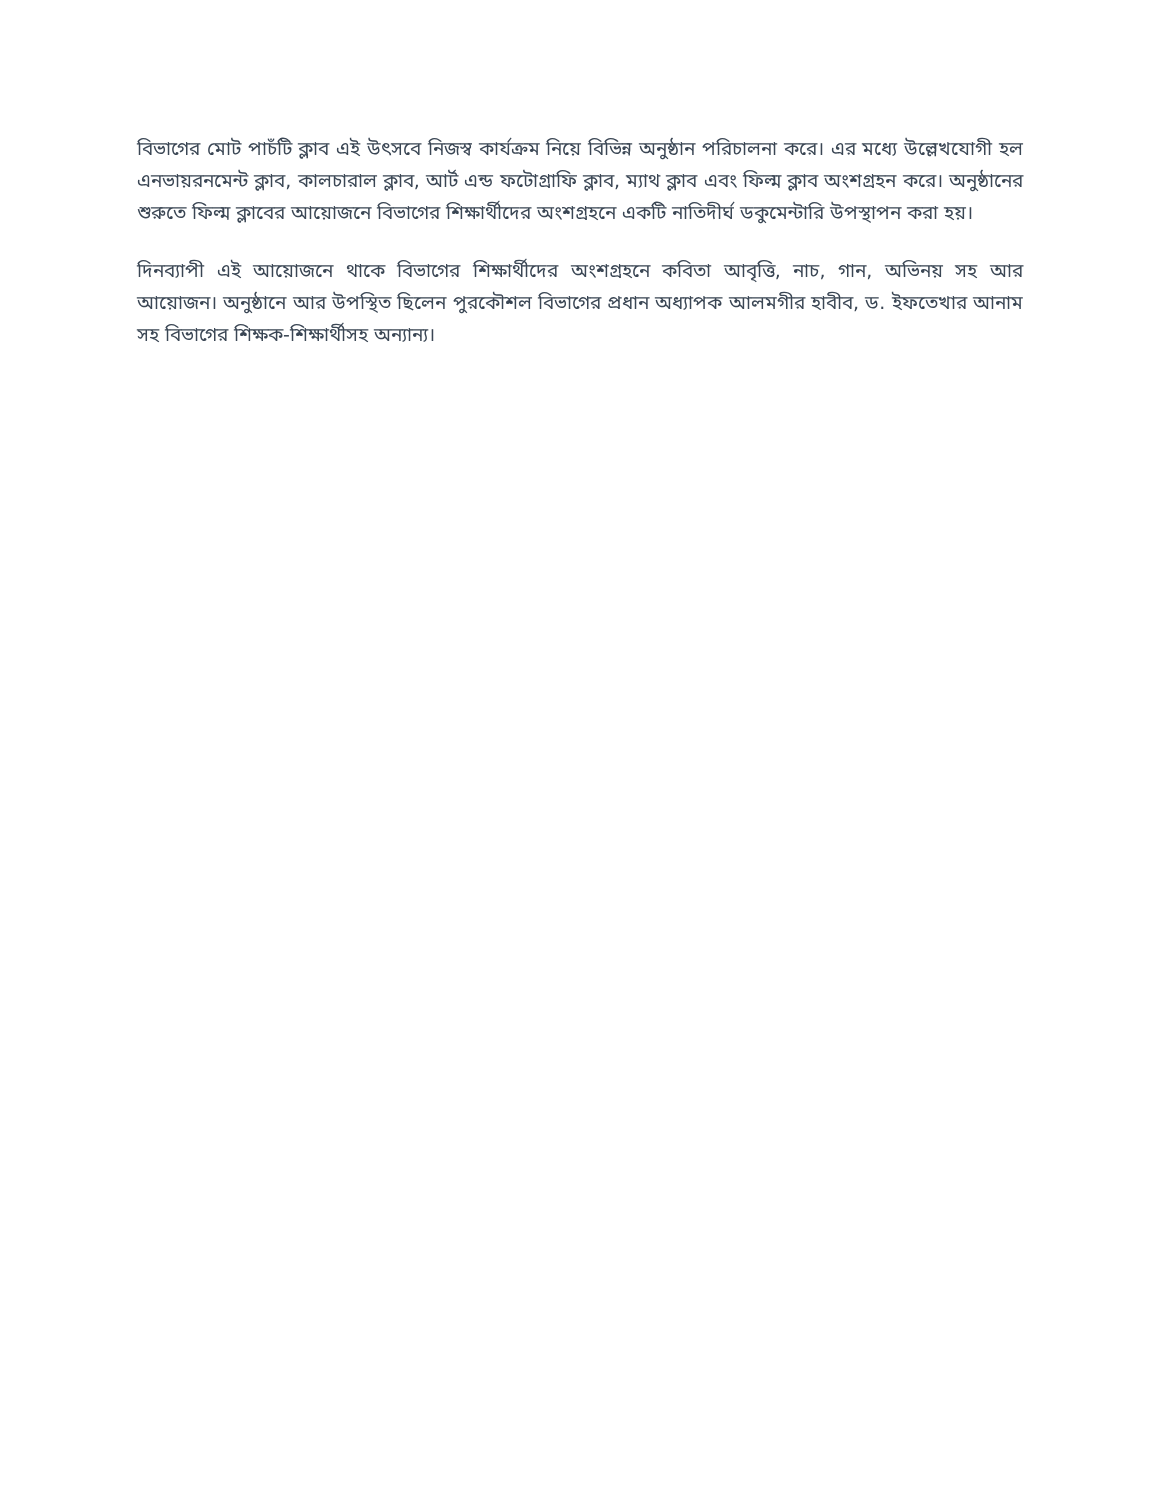বিভাগের মোট পাচঁটি ক্লাব এই উৎসবে নিজস্ব কার্যক্রম নিয়ে বিভিন্ন অনুষ্ঠান পরিচালনা করে। এর মধ্যে উল্লেখযোগী হল এনভায়রনমেন্ট ক্লাব, কালচারাল ক্লাব, আর্ট এন্ড ফটোগ্রাফি ক্লাব, ম্যাথ ক্লাব এবং ফিল্ম ক্লাব অংশগ্রহন করে। অনুষ্ঠানের শুরুতে ফিল্ম ক্লাবের আয়োজনে বিভাগের শিক্ষার্থীদের অংশগ্রহনে একটি নাতিদীর্ঘ ডকুমেন্টারি উপস্থাপন করা হয়।
দিনব্যাপী এই আয়োজনে থাকে বিভাগের শিক্ষার্থীদের অংশগ্রহনে কবিতা আবৃত্তি, নাচ, গান, অভিনয় সহ আর আয়োজন। অনুষ্ঠানে আর উপস্থিত ছিলেন পুরকৌশল বিভাগের প্রধান অধ্যাপক আলমগীর হাবীব, ড. ইফতেখার আনাম সহ বিভাগের শিক্ষক-শিক্ষার্থীসহ অন্যান্য।